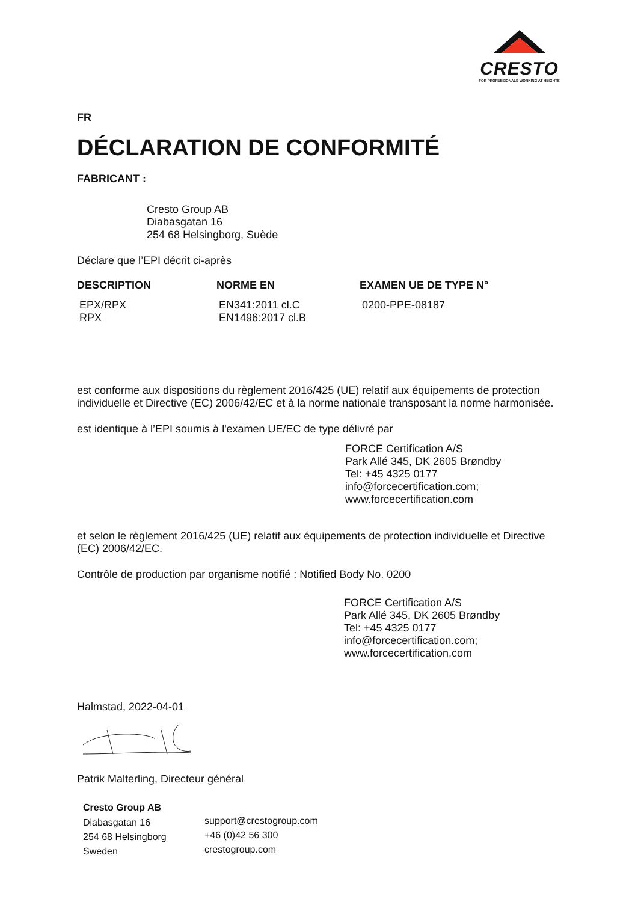CRESTO
FOR PROFESSIONALS WORKING AT HEIGHTS
FR
DÉCLARATION DE CONFORMITÉ
FABRICANT :
Cresto Group AB
Diabasgatan 16
254 68 Helsingborg, Suède
Déclare que l’EPI décrit ci-après
| DESCRIPTION | NORME EN | EXAMEN UE DE TYPE N° |
| --- | --- | --- |
| EPX/RPX RPX | EN341:2011 cl.C EN1496:2017 cl.B | 0200-PPE-08187 |
est conforme aux dispositions du règlement 2016/425 (UE) relatif aux équipements de protection individuelle et Directive (EC) 2006/42/EC et à la norme nationale transposant la norme harmonisée.
est identique à l’EPI soumis à l'examen UE/EC de type délivré par
FORCE Certification A/S
Park Allé 345, DK 2605 Brøndby
Tel: +45 4325 0177
info@forcecertification.com;
www.forcecertification.com
et selon le règlement 2016/425 (UE) relatif aux équipements de protection individuelle et Directive (EC) 2006/42/EC.
Contrôle de production par organisme notifié : Notified Body No. 0200
FORCE Certification A/S
Park Allé 345, DK 2605 Brøndby
Tel: +45 4325 0177
info@forcecertification.com;
www.forcecertification.com
Halmstad, 2022-04-01
Patrik Malterling, Directeur général
| Cresto Group AB | |
| Diabasgatan 16 | support@crestogroup.com |
| 254 68 Helsingborg | +46 (0)42 56 300 |
| Sweden | crestogroup.com |